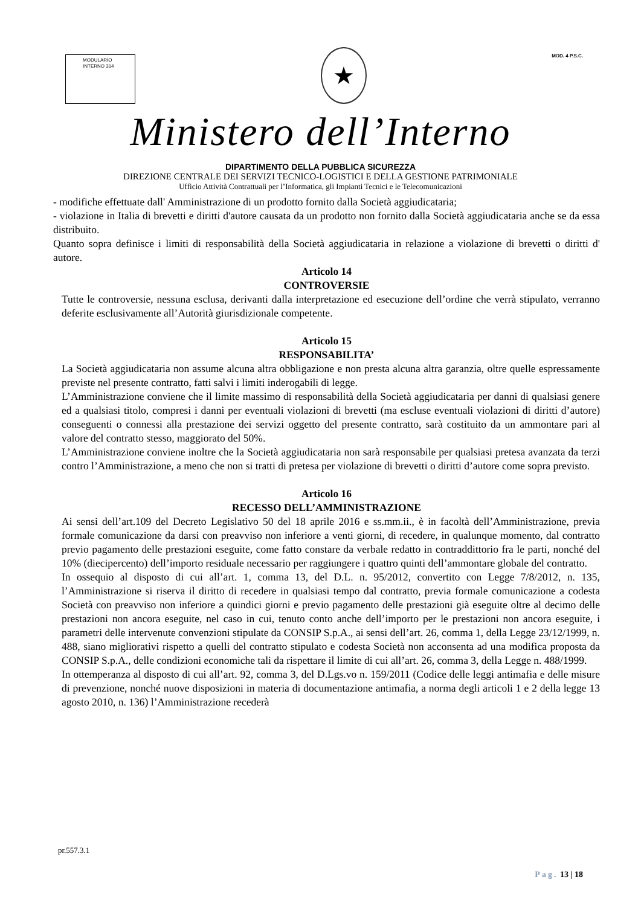MODULARIO
INTERNO 314
★
MOD. 4 P.S.C.
Ministero dell’Interno
DIPARTIMENTO DELLA PUBBLICA SICUREZZA
DIREZIONE CENTRALE DEI SERVIZI TECNICO-LOGISTICI E DELLA GESTIONE PATRIMONIALE
Ufficio Attività Contrattuali per l’Informatica, gli Impianti Tecnici e le Telecomunicazioni
- modifiche effettuate dall' Amministrazione di un prodotto fornito dalla Società aggiudicataria;
- violazione in Italia di brevetti e diritti d'autore causata da un prodotto non fornito dalla Società aggiudicataria anche se da essa distribuito.
Quanto sopra definisce i limiti di responsabilità della Società aggiudicataria in relazione a violazione di brevetti o diritti d' autore.
Articolo 14
CONTROVERSIE
Tutte le controversie, nessuna esclusa, derivanti dalla interpretazione ed esecuzione dell’ordine che verrà stipulato, verranno deferite esclusivamente all’Autorità giurisdizionale competente.
Articolo 15
RESPONSABILITA’
La Società aggiudicataria non assume alcuna altra obbligazione e non presta alcuna altra garanzia, oltre quelle espressamente previste nel presente contratto, fatti salvi i limiti inderogabili di legge.
L’Amministrazione conviene che il limite massimo di responsabilità della Società aggiudicataria per danni di qualsiasi genere ed a qualsiasi titolo, compresi i danni per eventuali violazioni di brevetti (ma escluse eventuali violazioni di diritti d’autore) conseguenti o connessi alla prestazione dei servizi oggetto del presente contratto, sarà costituito da un ammontare pari al valore del contratto stesso, maggiorato del 50%.
L’Amministrazione conviene inoltre che la Società aggiudicataria non sarà responsabile per qualsiasi pretesa avanzata da terzi contro l’Amministrazione, a meno che non si tratti di pretesa per violazione di brevetti o diritti d’autore come sopra previsto.
Articolo 16
RECESSO DELL’AMMINISTRAZIONE
Ai sensi dell’art.109 del Decreto Legislativo 50 del 18 aprile 2016 e ss.mm.ii., è in facoltà dell’Amministrazione, previa formale comunicazione da darsi con preavviso non inferiore a venti giorni, di recedere, in qualunque momento, dal contratto previo pagamento delle prestazioni eseguite, come fatto constare da verbale redatto in contraddittorio fra le parti, nonché del 10% (dieci­percento) dell’importo residuale necessario per raggiungere i quattro quinti dell’ammontare globale del contratto.
In ossequio al disposto di cui all’art. 1, comma 13, del D.L. n. 95/2012, convertito con Legge 7/8/2012, n. 135, l’Amministrazione si riserva il diritto di recedere in qualsiasi tempo dal contratto, previa formale comunicazione a codesta Società con preavviso non inferiore a quindici giorni e previo pagamento delle prestazioni già eseguite oltre al decimo delle prestazioni non ancora eseguite, nel caso in cui, tenuto conto anche dell’importo per le prestazioni non ancora eseguite, i parametri delle intervenute convenzioni stipulate da CONSIP S.p.A., ai sensi dell’art. 26, comma 1, della Legge 23/12/1999, n. 488, siano migliorativi rispetto a quelli del contratto stipulato e codesta Società non acconsenta ad una modifica proposta da CONSIP S.p.A., delle condizioni economiche tali da rispettare il limite di cui all’art. 26, comma 3, della Legge n. 488/1999.
In ottemperanza al disposto di cui all’art. 92, comma 3, del D.Lgs.vo n. 159/2011 (Codice delle leggi antimafia e delle misure di prevenzione, nonché nuove disposizioni in materia di documentazione antimafia, a norma degli articoli 1 e 2 della legge 13 agosto 2010, n. 136) l’Amministrazione recederà
pr.557.3.1
Pag. 13 | 18